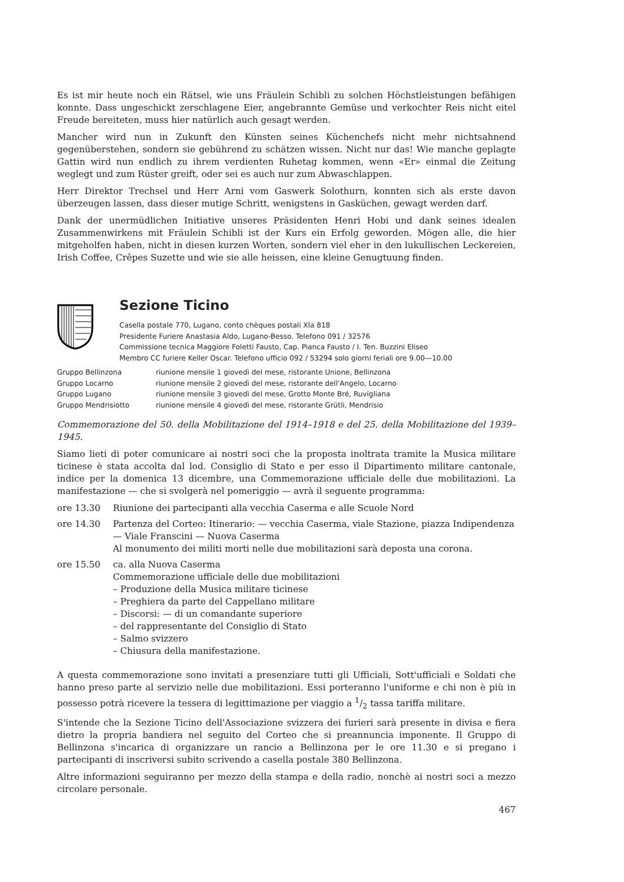Es ist mir heute noch ein Rätsel, wie uns Fräulein Schibli zu solchen Höchstleistungen befähigen konnte. Dass ungeschickt zerschlagene Eier, angebrannte Gemüse und verkochter Reis nicht eitel Freude bereiteten, muss hier natürlich auch gesagt werden.
Mancher wird nun in Zukunft den Künsten seines Küchenchefs nicht mehr nichtsahnend gegenüberstehen, sondern sie gebührend zu schätzen wissen. Nicht nur das! Wie manche geplagte Gattin wird nun endlich zu ihrem verdienten Ruhetag kommen, wenn «Er» einmal die Zeitung weglegt und zum Rüster greift, oder sei es auch nur zum Abwaschlappen.
Herr Direktor Trechsel und Herr Arni vom Gaswerk Solothurn, konnten sich als erste davon überzeugen lassen, dass dieser mutige Schritt, wenigstens in Gasküchen, gewagt werden darf.
Dank der unermüdlichen Initiative unseres Präsidenten Henri Hobi und dank seines idealen Zusammenwirkens mit Fräulein Schibli ist der Kurs ein Erfolg geworden. Mögen alle, die hier mitgeholfen haben, nicht in diesen kurzen Worten, sondern viel eher in den lukullischen Leckereien, Irish Coffee, Crêpes Suzette und wie sie alle heissen, eine kleine Genugtuung finden.
Sezione Ticino
Casella postale 770, Lugano, conto chèques postali XIa 818
Presidente Furiere Anastasia Aldo, Lugano-Besso. Telefono 091 / 32576
Commissione tecnica Maggiore Foletti Fausto, Cap. Pianca Fausto / I. Ten. Buzzini Eliseo
Membro CC furiere Keller Oscar. Telefono ufficio 092 / 53294 solo giorni feriali ore 9.00—10.00
| Gruppo Bellinzona | riunione mensile 1 giovedì del mese, ristorante Unione, Bellinzona |
| Gruppo Locarno | riunione mensile 2 giovedì del mese, ristorante dell'Angelo, Locarno |
| Gruppo Lugano | riunione mensile 3 giovedì del mese, Grotto Monte Bré, Ruvigliana |
| Gruppo Mendrisiotto | riunione mensile 4 giovedì del mese, ristorante Grütli, Mendrisio |
Commemorazione del 50. della Mobilitazione del 1914–1918 e del 25. della Mobilitazione del 1939–1945.
Siamo lieti di poter comunicare ai nostri soci che la proposta inoltrata tramite la Musica militare ticinese è stata accolta dal lod. Consiglio di Stato e per esso il Dipartimento militare cantonale, indice per la domenica 13 dicembre, una Commemorazione ufficiale delle due mobilitazioni. La manifestazione — che si svolgerà nel pomeriggio — avrà il seguente programma:
| ore 13.30 | Riunione dei partecipanti alla vecchia Caserma e alle Scuole Nord |
| ore 14.30 | Partenza del Corteo: Itinerario: — vecchia Caserma, viale Stazione, piazza Indipendenza — Viale Franscini — Nuova Caserma Al monumento dei militi morti nelle due mobilitazioni sarà deposta una corona. |
| ore 15.50 | ca. alla Nuova Caserma Commemorazione ufficiale delle due mobilitazioni – Produzione della Musica militare ticinese – Preghiera da parte del Cappellano militare – Discorsi: — di un comandante superiore – del rappresentante del Consiglio di Stato – Salmo svizzero – Chiusura della manifestazione. |
A questa commemorazione sono invitati a presenziare tutti gli Ufficiali, Sott'ufficiali e Soldati che hanno preso parte al servizio nelle due mobilitazioni. Essi porteranno l'uniforme e chi non è più in possesso potrà ricevere la tessera di legittimazione per viaggio a 1/2 tassa tariffa militare.
S'intende che la Sezione Ticino dell'Associazione svizzera dei furieri sarà presente in divisa e fiera dietro la propria bandiera nel seguito del Corteo che si preannuncia imponente. Il Gruppo di Bellinzona s'incarica di organizzare un rancio a Bellinzona per le ore 11.30 e si pregano i partecipanti di inscriversi subito scrivendo a casella postale 380 Bellinzona.
Altre informazioni seguiranno per mezzo della stampa e della radio, nonchè ai nostri soci a mezzo circolare personale.
467